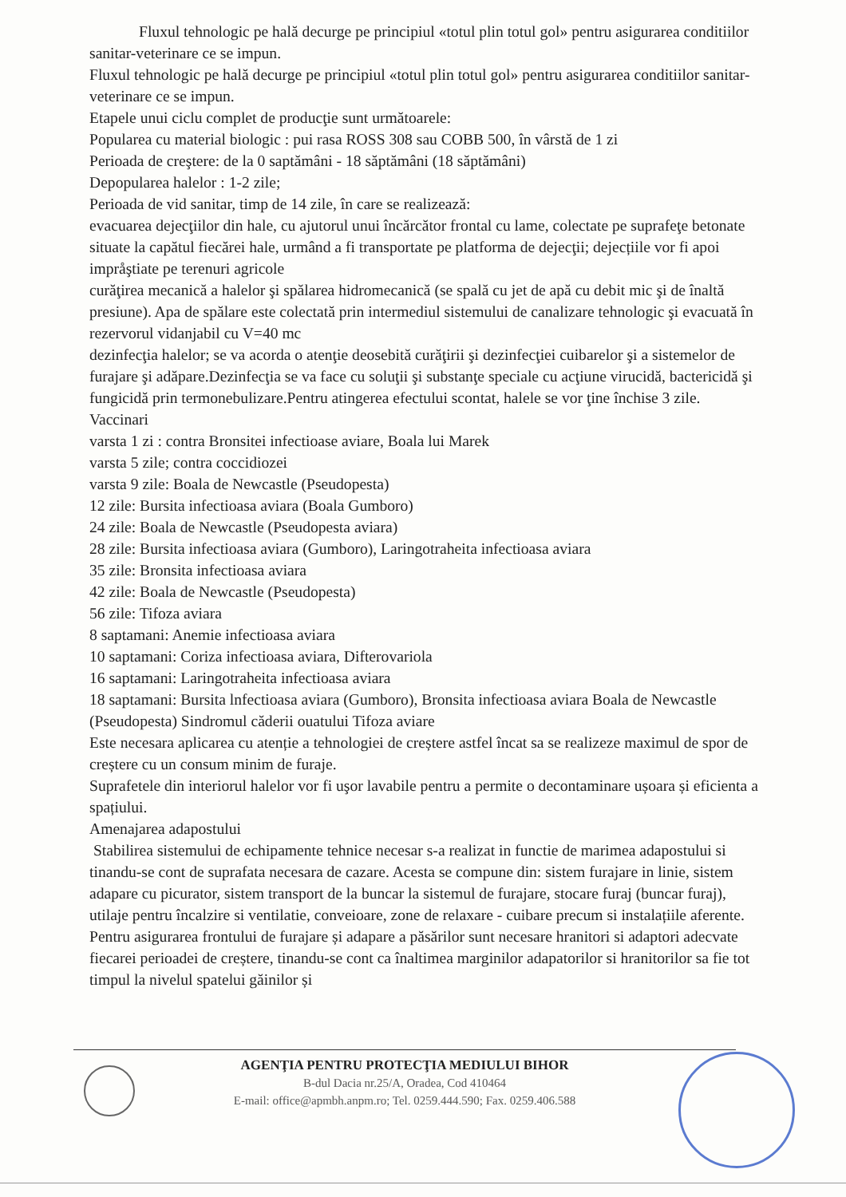Fluxul tehnologic pe hală decurge pe principiul «totul plin totul gol» pentru asigurarea conditiilor sanitar-veterinare ce se impun.
Fluxul tehnologic pe hală decurge pe principiul «totul plin totul gol» pentru asigurarea conditiilor sanitar-veterinare ce se impun.
Etapele unui ciclu complet de producţie sunt următoarele:
Popularea cu material biologic : pui rasa ROSS 308 sau COBB 500, în vârstă de 1 zi
Perioada de creştere: de la 0 saptămâni - 18 săptămâni (18 săptămâni)
Depopularea halelor : 1-2 zile;
Perioada de vid sanitar, timp de 14 zile, în care se realizează:
evacuarea dejecţiilor din hale, cu ajutorul unui încărcător frontal cu lame, colectate pe suprafeţe betonate situate la capătul fiecărei hale, urmând a fi transportate pe platforma de dejecţii; dejecțiile vor fi apoi impråştiate pe terenuri agricole
curăţirea mecanică a halelor şi spălarea hidromecanică (se spală cu jet de apă cu debit mic şi de înaltă presiune). Apa de spălare este colectată prin intermediul sistemului de canalizare tehnologic şi evacuată în rezervorul vidanjabil cu V=40 mc
dezinfecţia halelor; se va acorda o atenţie deosebită curăţirii şi dezinfecţiei cuibarelor şi a sistemelor de furajare şi adăpare.Dezinfecţia se va face cu soluţii şi substanţe speciale cu acţiune virucidă, bactericidă şi fungicidă prin termonebulizare.Pentru atingerea efectului scontat, halele se vor ţine închise 3 zile.
Vaccinari
varsta 1 zi : contra Bronsitei infectioase aviare, Boala lui Marek
varsta 5 zile; contra coccidiozei
varsta 9 zile: Boala de Newcastle (Pseudopesta)
12 zile: Bursita infectioasa aviara (Boala Gumboro)
24 zile: Boala de Newcastle (Pseudopesta aviara)
28 zile: Bursita infectioasa aviara (Gumboro), Laringotraheita infectioasa aviara
35 zile: Bronsita infectioasa aviara
42 zile: Boala de Newcastle (Pseudopesta)
56 zile: Tifoza aviara
8 saptamani: Anemie infectioasa aviara
10 saptamani: Coriza infectioasa aviara, Difterovariola
16 saptamani: Laringotraheita infectioasa aviara
18 saptamani: Bursita lnfectioasa aviara (Gumboro), Bronsita infectioasa aviara Boala de Newcastle (Pseudopesta) Sindromul căderii ouatului Tifoza aviare
Este necesara aplicarea cu atenție a tehnologiei de creștere astfel încat sa se realizeze maximul de spor de creștere cu un consum minim de furaje.
Suprafetele din interiorul halelor vor fi uşor lavabile pentru a permite o decontaminare ușoara și eficienta a spațiului.
Amenajarea adapostului
Stabilirea sistemului de echipamente tehnice necesar s-a realizat in functie de marimea adapostului si tinandu-se cont de suprafata necesara de cazare. Acesta se compune din: sistem furajare in linie, sistem adapare cu picurator, sistem transport de la buncar la sistemul de furajare, stocare furaj (buncar furaj), utilaje pentru încalzire si ventilatie, conveioare, zone de relaxare - cuibare precum si instalațiile aferente.
Pentru asigurarea frontului de furajare și adapare a păsărilor sunt necesare hranitori si adaptori adecvate fiecarei perioadei de creștere, tinandu-se cont ca înaltimea marginilor adapatorilor si hranitorilor sa fie tot timpul la nivelul spatelui găinilor și
AGENŢIA PENTRU PROTECŢIA MEDIULUI BIHOR
B-dul Dacia nr.25/A, Oradea, Cod 410464
E-mail: office@apmbh.anpm.ro; Tel. 0259.444.590; Fax. 0259.406.588